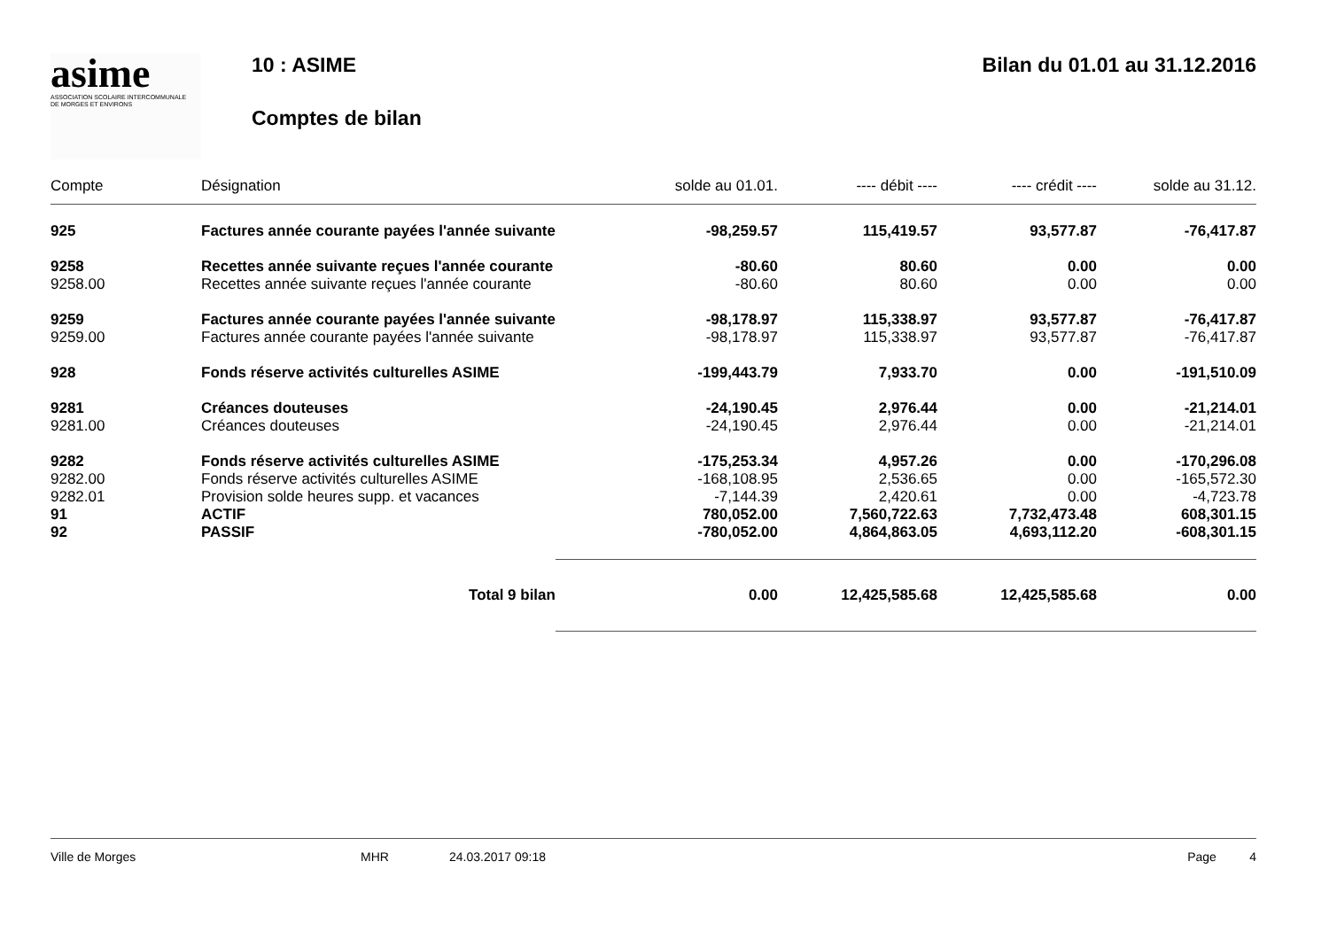asime
ASSOCIATION SCOLAIRE INTERCOMMUNALE
DE MORGES ET ENVIRONS
10 : ASIME
Comptes de bilan
Bilan du 01.01 au 31.12.2016
| Compte | Désignation | solde au 01.01. | ---- débit ---- | ---- crédit ---- | solde au 31.12. |
| --- | --- | --- | --- | --- | --- |
| 925 | Factures année courante payées l'année suivante | -98,259.57 | 115,419.57 | 93,577.87 | -76,417.87 |
| 9258 | Recettes année suivante reçues l'année courante | -80.60 | 80.60 | 0.00 | 0.00 |
| 9258.00 | Recettes année suivante reçues l'année courante | -80.60 | 80.60 | 0.00 | 0.00 |
| 9259 | Factures année courante payées l'année suivante | -98,178.97 | 115,338.97 | 93,577.87 | -76,417.87 |
| 9259.00 | Factures année courante payées l'année suivante | -98,178.97 | 115,338.97 | 93,577.87 | -76,417.87 |
| 928 | Fonds réserve activités culturelles ASIME | -199,443.79 | 7,933.70 | 0.00 | -191,510.09 |
| 9281 | Créances douteuses | -24,190.45 | 2,976.44 | 0.00 | -21,214.01 |
| 9281.00 | Créances douteuses | -24,190.45 | 2,976.44 | 0.00 | -21,214.01 |
| 9282 | Fonds réserve activités culturelles ASIME | -175,253.34 | 4,957.26 | 0.00 | -170,296.08 |
| 9282.00 | Fonds réserve activités culturelles ASIME | -168,108.95 | 2,536.65 | 0.00 | -165,572.30 |
| 9282.01 | Provision solde heures supp. et vacances | -7,144.39 | 2,420.61 | 0.00 | -4,723.78 |
| 91 | ACTIF | 780,052.00 | 7,560,722.63 | 7,732,473.48 | 608,301.15 |
| 92 | PASSIF | -780,052.00 | 4,864,863.05 | 4,693,112.20 | -608,301.15 |
| | Total 9 bilan | 0.00 | 12,425,585.68 | 12,425,585.68 | 0.00 |
Ville de Morges MHR 24.03.2017 09:18 Page 4